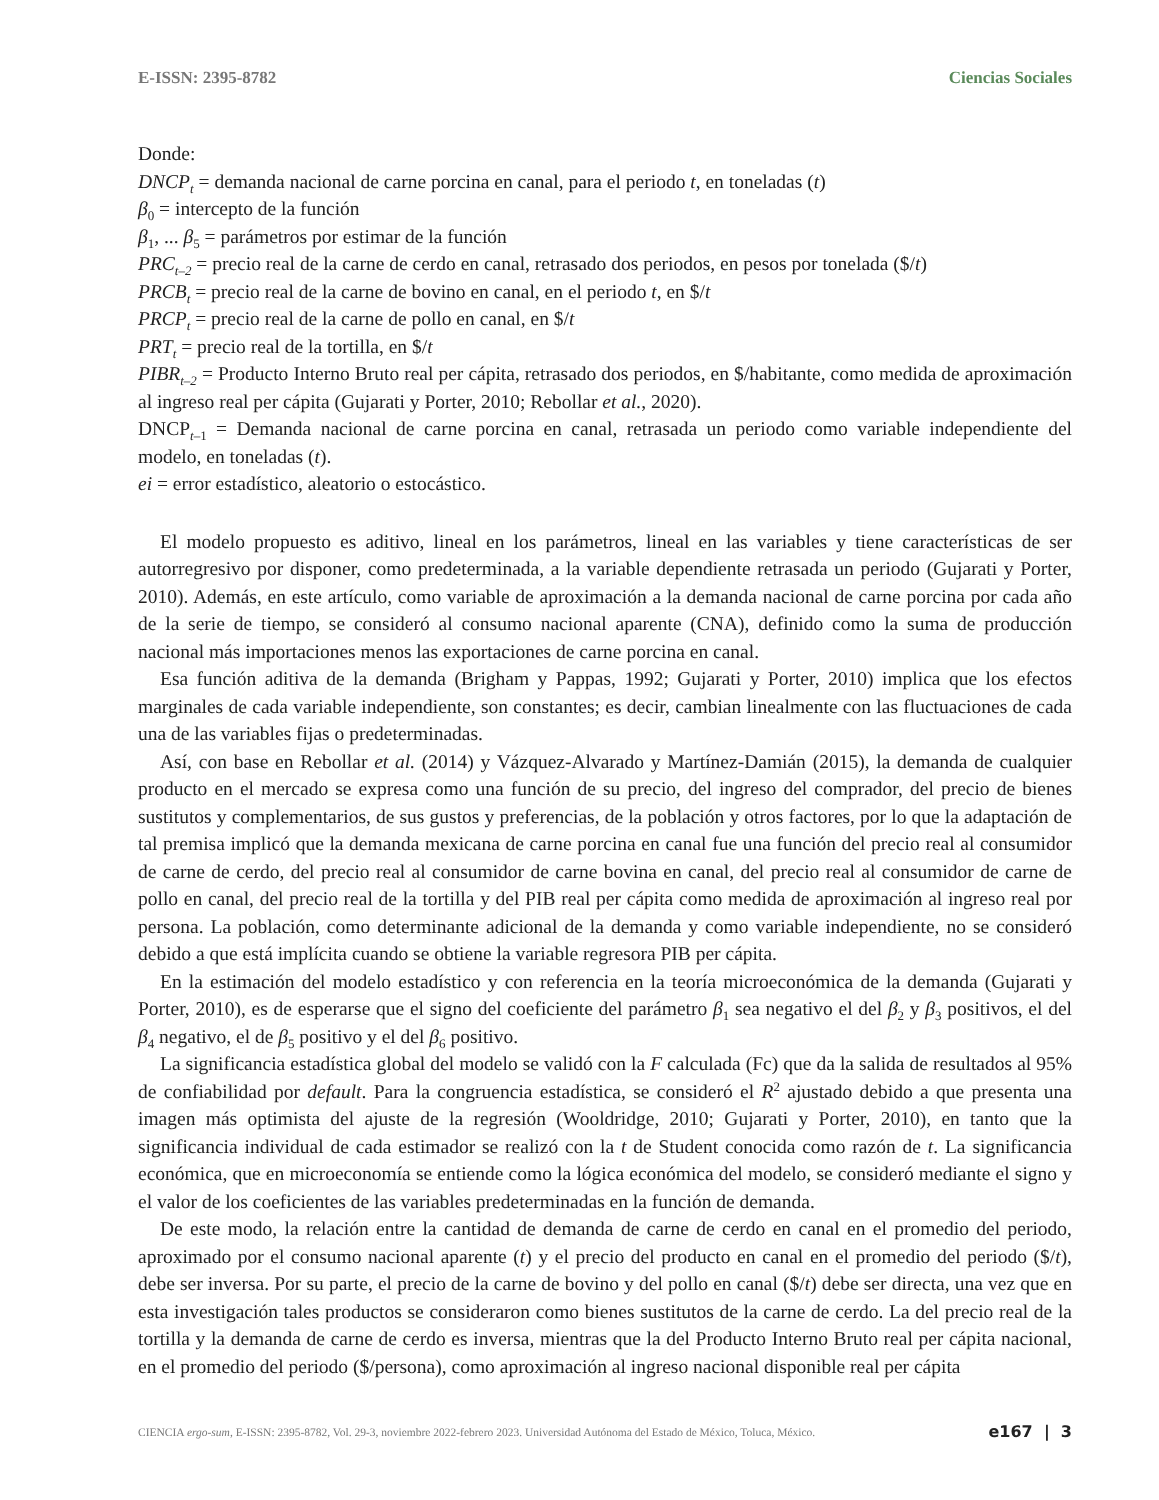E-ISSN: 2395-8782 Ciencias Sociales
Donde:
DNCP<sub>t</sub> = demanda nacional de carne porcina en canal, para el periodo t, en toneladas (t)
β<sub>0</sub> = intercepto de la función
β<sub>1</sub>, ... β<sub>5</sub> = parámetros por estimar de la función
PRC<sub>t–2</sub> = precio real de la carne de cerdo en canal, retrasado dos periodos, en pesos por tonelada ($/t)
PRCB<sub>t</sub> = precio real de la carne de bovino en canal, en el periodo t, en $/t
PRCP<sub>t</sub> = precio real de la carne de pollo en canal, en $/t
PRT<sub>t</sub> = precio real de la tortilla, en $/t
PIBR<sub>t–2</sub> = Producto Interno Bruto real per cápita, retrasado dos periodos, en $/habitante, como medida de aproximación al ingreso real per cápita (Gujarati y Porter, 2010; Rebollar et al., 2020).
DNCP<sub>t–1</sub> = Demanda nacional de carne porcina en canal, retrasada un periodo como variable independiente del modelo, en toneladas (t).
ei = error estadístico, aleatorio o estocástico.
El modelo propuesto es aditivo, lineal en los parámetros, lineal en las variables y tiene características de ser autorregresivo por disponer, como predeterminada, a la variable dependiente retrasada un periodo (Gujarati y Porter, 2010). Además, en este artículo, como variable de aproximación a la demanda nacional de carne porcina por cada año de la serie de tiempo, se consideró al consumo nacional aparente (CNA), definido como la suma de producción nacional más importaciones menos las exportaciones de carne porcina en canal.
Esa función aditiva de la demanda (Brigham y Pappas, 1992; Gujarati y Porter, 2010) implica que los efectos marginales de cada variable independiente, son constantes; es decir, cambian linealmente con las fluctuaciones de cada una de las variables fijas o predeterminadas.
Así, con base en Rebollar et al. (2014) y Vázquez-Alvarado y Martínez-Damián (2015), la demanda de cualquier producto en el mercado se expresa como una función de su precio, del ingreso del comprador, del precio de bienes sustitutos y complementarios, de sus gustos y preferencias, de la población y otros factores, por lo que la adaptación de tal premisa implicó que la demanda mexicana de carne porcina en canal fue una función del precio real al consumidor de carne de cerdo, del precio real al consumidor de carne bovina en canal, del precio real al consumidor de carne de pollo en canal, del precio real de la tortilla y del PIB real per cápita como medida de aproximación al ingreso real por persona. La población, como determinante adicional de la demanda y como variable independiente, no se consideró debido a que está implícita cuando se obtiene la variable regresora PIB per cápita.
En la estimación del modelo estadístico y con referencia en la teoría microeconómica de la demanda (Gujarati y Porter, 2010), es de esperarse que el signo del coeficiente del parámetro β<sub>1</sub> sea negativo el del β<sub>2</sub> y β<sub>3</sub> positivos, el del β<sub>4</sub> negativo, el de β<sub>5</sub> positivo y el del β<sub>6</sub> positivo.
La significancia estadística global del modelo se validó con la F calculada (Fc) que da la salida de resultados al 95% de confiabilidad por default. Para la congruencia estadística, se consideró el R<sup>2</sup> ajustado debido a que presenta una imagen más optimista del ajuste de la regresión (Wooldridge, 2010; Gujarati y Porter, 2010), en tanto que la significancia individual de cada estimador se realizó con la t de Student conocida como razón de t. La significancia económica, que en microeconomía se entiende como la lógica económica del modelo, se consideró mediante el signo y el valor de los coeficientes de las variables predeterminadas en la función de demanda.
De este modo, la relación entre la cantidad de demanda de carne de cerdo en canal en el promedio del periodo, aproximado por el consumo nacional aparente (t) y el precio del producto en canal en el promedio del periodo ($/t), debe ser inversa. Por su parte, el precio de la carne de bovino y del pollo en canal ($/t) debe ser directa, una vez que en esta investigación tales productos se consideraron como bienes sustitutos de la carne de cerdo. La del precio real de la tortilla y la demanda de carne de cerdo es inversa, mientras que la del Producto Interno Bruto real per cápita nacional, en el promedio del periodo ($/persona), como aproximación al ingreso nacional disponible real per cápita
CIENCIA ergo-sum, E-ISSN: 2395-8782, Vol. 29-3, noviembre 2022-febrero 2023. Universidad Autónoma del Estado de México, Toluca, México. e167 | 3